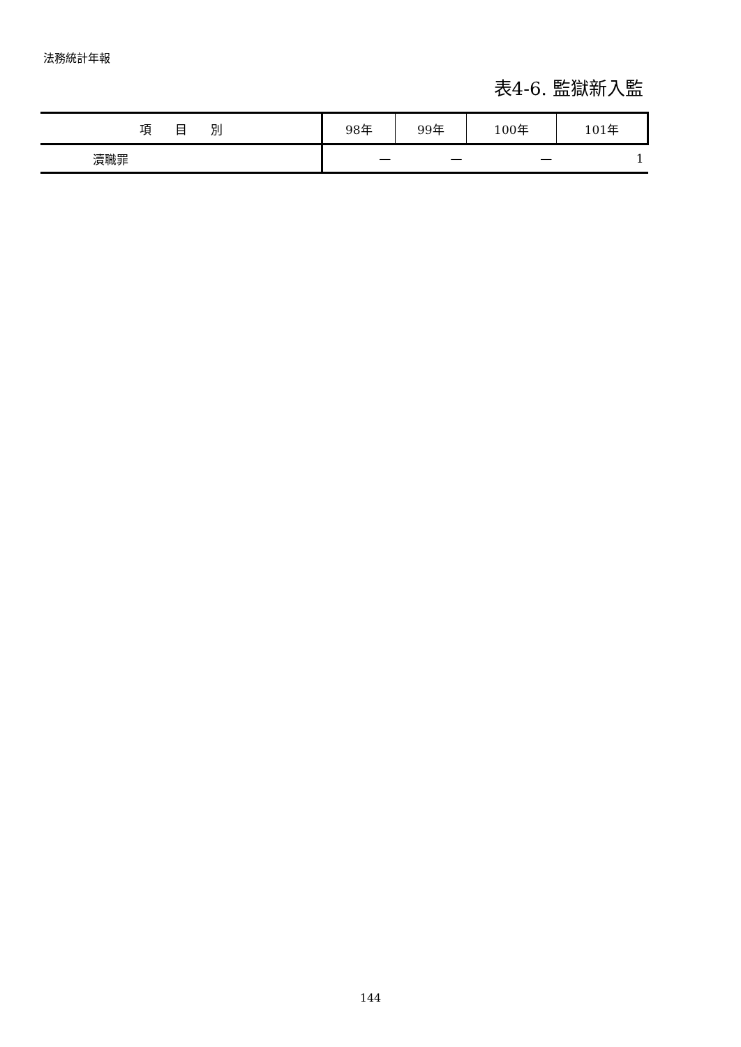法務統計年報
表4-6. 監獄新入監
| 項 目 別 | 98年 | 99年 | 100年 | 101年 |
| --- | --- | --- | --- | --- |
| 瀆職罪 | — | — | — | 1 |
144